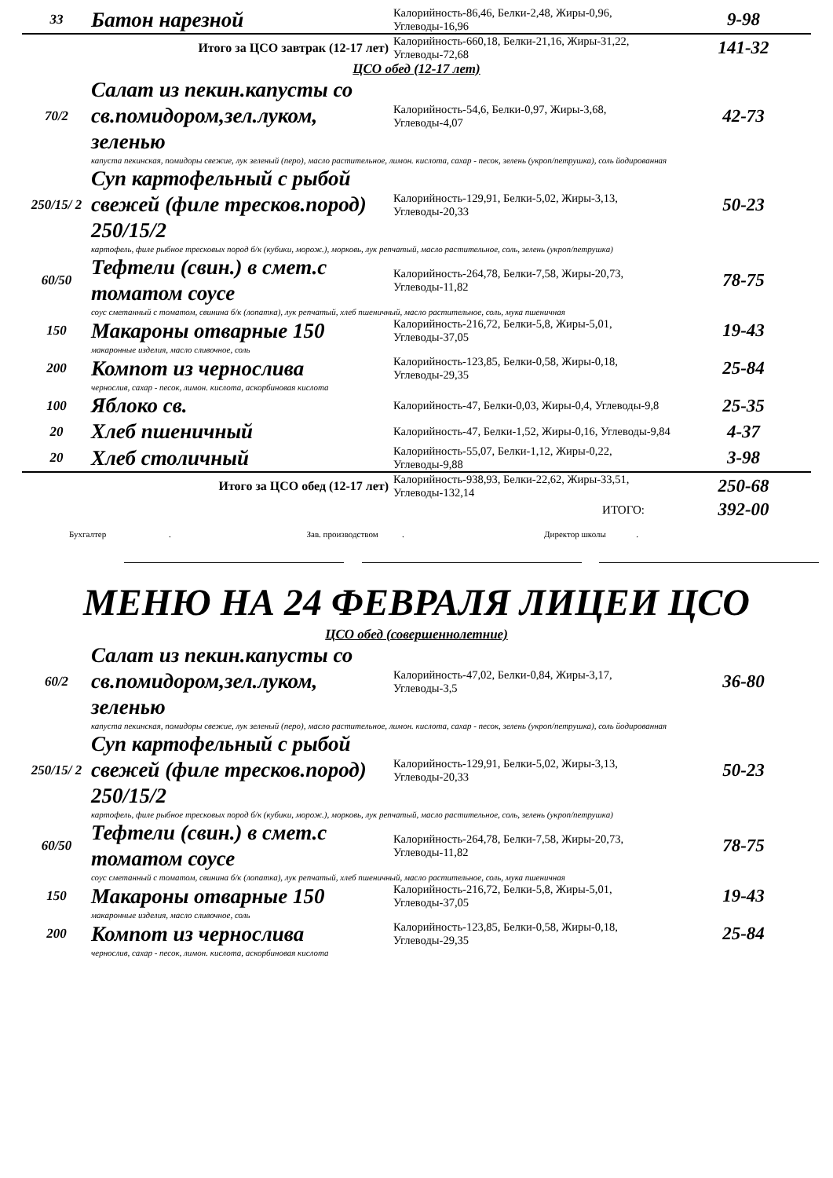| 33 | Батон нарезной | Калорийность-86,46, Белки-2,48, Жиры-0,96, Углеводы-16,96 | 9-98 |
| Итого за ЦСО завтрак (12-17 лет) | | Калорийность-660,18, Белки-21,16, Жиры-31,22, Углеводы-72,68 | 141-32 |
| ЦСО обед (12-17 лет) | | | |
| 70/2 | Салат из пекин.капусты со св.помидором,зел.луком, зеленью | Калорийность-54,6, Белки-0,97, Жиры-3,68, Углеводы-4,07 | 42-73 |
| | капуста пекинская, помидоры свежие, лук зеленый (перо), масло растительное, лимон. кислота, сахар - песок, зелень (укроп/петрушка), соль йодированная | | |
| 250/15/ 2 | Суп картофельный с рыбой свежей (филе тресков.пород) 250/15/2 | Калорийность-129,91, Белки-5,02, Жиры-3,13, Углеводы-20,33 | 50-23 |
| | картофель, филе рыбное тресковых пород б/к (кубики, морож.), морковь, лук репчатый, масло растительное, соль, зелень (укроп/петрушка) | | |
| 60/50 | Тефтели (свин.) в смет.с томатом соусе | Калорийность-264,78, Белки-7,58, Жиры-20,73, Углеводы-11,82 | 78-75 |
| | соус сметанный с томатом, свинина б/к (лопатка), лук репчатый, хлеб пшеничный, масло растительное, соль, мука пшеничная | | |
| 150 | Макароны отварные 150 | Калорийность-216,72, Белки-5,8, Жиры-5,01, Углеводы-37,05 | 19-43 |
| | макаронные изделия, масло сливочное, соль | | |
| 200 | Компот из чернослива | Калорийность-123,85, Белки-0,58, Жиры-0,18, Углеводы-29,35 | 25-84 |
| | чернослив, сахар - песок, лимон. кислота, аскорбиновая кислота | | |
| 100 | Яблоко св. | Калорийность-47, Белки-0,03, Жиры-0,4, Углеводы-9,8 | 25-35 |
| 20 | Хлеб пшеничный | Калорийность-47, Белки-1,52, Жиры-0,16, Углеводы-9,84 | 4-37 |
| 20 | Хлеб столичный | Калорийность-55,07, Белки-1,12, Жиры-0,22, Углеводы-9,88 | 3-98 |
| Итого за ЦСО обед (12-17 лет) | | Калорийность-938,93, Белки-22,62, Жиры-33,51, Углеводы-132,14 | 250-68 |
| ИТОГО: | | | 392-00 |
Бухгалтер . Зав. производством . Директор школы .
МЕНЮ НА 24 ФЕВРАЛЯ ЛИЦЕИ ЦСО
| ЦСО обед (совершеннолетние) | | | |
| 60/2 | Салат из пекин.капусты со св.помидором,зел.луком, зеленью | Калорийность-47,02, Белки-0,84, Жиры-3,17, Углеводы-3,5 | 36-80 |
| | капуста пекинская, помидоры свежие, лук зеленый (перо), масло растительное, лимон. кислота, сахар - песок, зелень (укроп/петрушка), соль йодированная | | |
| 250/15/ 2 | Суп картофельный с рыбой свежей (филе тресков.пород) 250/15/2 | Калорийность-129,91, Белки-5,02, Жиры-3,13, Углеводы-20,33 | 50-23 |
| | картофель, филе рыбное тресковых пород б/к (кубики, морож.), морковь, лук репчатый, масло растительное, соль, зелень (укроп/петрушка) | | |
| 60/50 | Тефтели (свин.) в смет.с томатом соусе | Калорийность-264,78, Белки-7,58, Жиры-20,73, Углеводы-11,82 | 78-75 |
| | соус сметанный с томатом, свинина б/к (лопатка), лук репчатый, хлеб пшеничный, масло растительное, соль, мука пшеничная | | |
| 150 | Макароны отварные 150 | Калорийность-216,72, Белки-5,8, Жиры-5,01, Углеводы-37,05 | 19-43 |
| | макаронные изделия, масло сливочное, соль | | |
| 200 | Компот из чернослива | Калорийность-123,85, Белки-0,58, Жиры-0,18, Углеводы-29,35 | 25-84 |
| | чернослив, сахар - песок, лимон. кислота, аскорбиновая кислота | | |